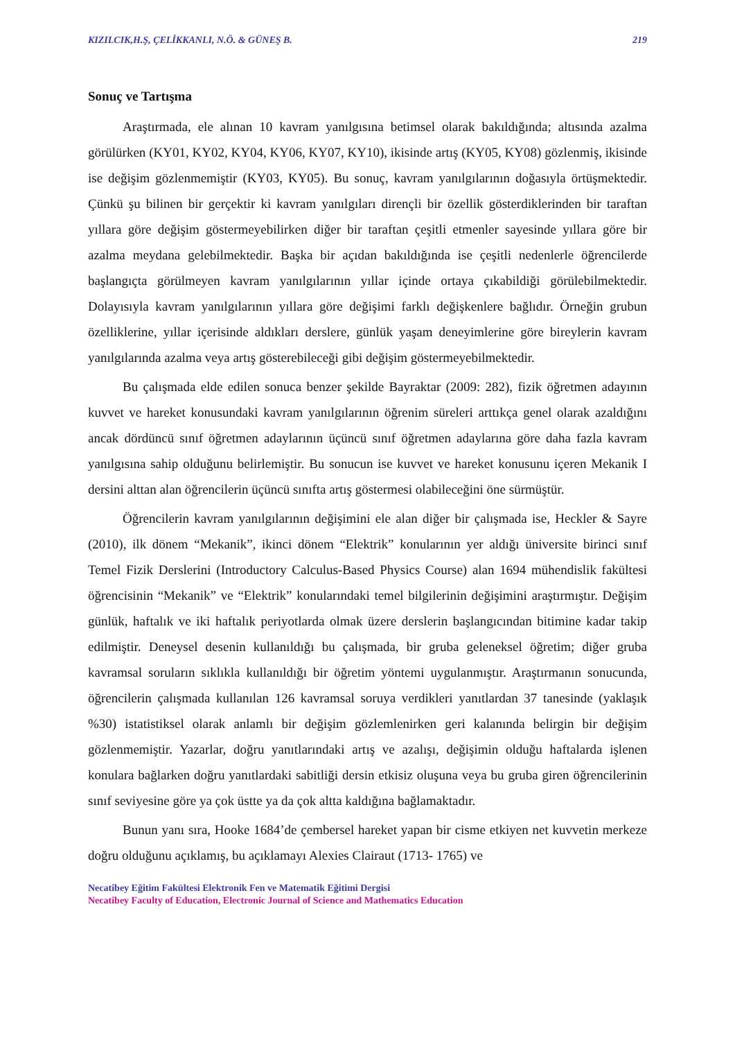KIZILCIK,H.Ş, ÇELİKKANLI, N.Ö. & GÜNEŞ B. 219
Sonuç ve Tartışma
Araştırmada, ele alınan 10 kavram yanılgısına betimsel olarak bakıldığında; altısında azalma görülürken (KY01, KY02, KY04, KY06, KY07, KY10), ikisinde artış (KY05, KY08) gözlenmiş, ikisinde ise değişim gözlenmemiştir (KY03, KY05). Bu sonuç, kavram yanılgılarının doğasıyla örtüşmektedir. Çünkü şu bilinen bir gerçektir ki kavram yanılgıları dirençli bir özellik gösterdiklerinden bir taraftan yıllara göre değişim göstermeyebilirken diğer bir taraftan çeşitli etmenler sayesinde yıllara göre bir azalma meydana gelebilmektedir. Başka bir açıdan bakıldığında ise çeşitli nedenlerle öğrencilerde başlangıçta görülmeyen kavram yanılgılarının yıllar içinde ortaya çıkabildiği görülebilmektedir. Dolayısıyla kavram yanılgılarının yıllara göre değişimi farklı değişkenlere bağlıdır. Örneğin grubun özelliklerine, yıllar içerisinde aldıkları derslere, günlük yaşam deneyimlerine göre bireylerin kavram yanılgılarında azalma veya artış gösterebileceği gibi değişim göstermeyebilmektedir.
Bu çalışmada elde edilen sonuca benzer şekilde Bayraktar (2009: 282), fizik öğretmen adayının kuvvet ve hareket konusundaki kavram yanılgılarının öğrenim süreleri arttıkça genel olarak azaldığını ancak dördüncü sınıf öğretmen adaylarının üçüncü sınıf öğretmen adaylarına göre daha fazla kavram yanılgısına sahip olduğunu belirlemiştir. Bu sonucun ise kuvvet ve hareket konusunu içeren Mekanik I dersini alttan alan öğrencilerin üçüncü sınıfta artış göstermesi olabileceğini öne sürmüştür.
Öğrencilerin kavram yanılgılarının değişimini ele alan diğer bir çalışmada ise, Heckler & Sayre (2010), ilk dönem “Mekanik”, ikinci dönem “Elektrik” konularının yer aldığı üniversite birinci sınıf Temel Fizik Derslerini (Introductory Calculus-Based Physics Course) alan 1694 mühendislik fakültesi öğrencisinin “Mekanik” ve “Elektrik” konularındaki temel bilgilerinin değişimini araştırmıştır. Değişim günlük, haftalık ve iki haftalık periyotlarda olmak üzere derslerin başlangıcından bitimine kadar takip edilmiştir. Deneysel desenin kullanıldığı bu çalışmada, bir gruba geleneksel öğretim; diğer gruba kavramsal soruların sıklıkla kullanıldığı bir öğretim yöntemi uygulanmıştır. Araştırmanın sonucunda, öğrencilerin çalışmada kullanılan 126 kavramsal soruya verdikleri yanıtlardan 37 tanesinde (yaklaşık %30) istatistiksel olarak anlamlı bir değişim gözlemlenirken geri kalanında belirgin bir değişim gözlenmemiştir. Yazarlar, doğru yanıtlarındaki artış ve azalışı, değişimin olduğu haftalarda işlenen konulara bağlarken doğru yanıtlardaki sabitliği dersin etkisiz oluşuna veya bu gruba giren öğrencilerinin sınıf seviyesine göre ya çok üstte ya da çok altta kaldığına bağlamaktadır.
Bunun yanı sıra, Hooke 1684’de çembersel hareket yapan bir cisme etkiyen net kuvvetin merkeze doğru olduğunu açıklamış, bu açıklamayı Alexies Clairaut (1713- 1765) ve
Necatibey Eğitim Fakültesi Elektronik Fen ve Matematik Eğitimi Dergisi
Necatibey Faculty of Education, Electronic Journal of Science and Mathematics Education